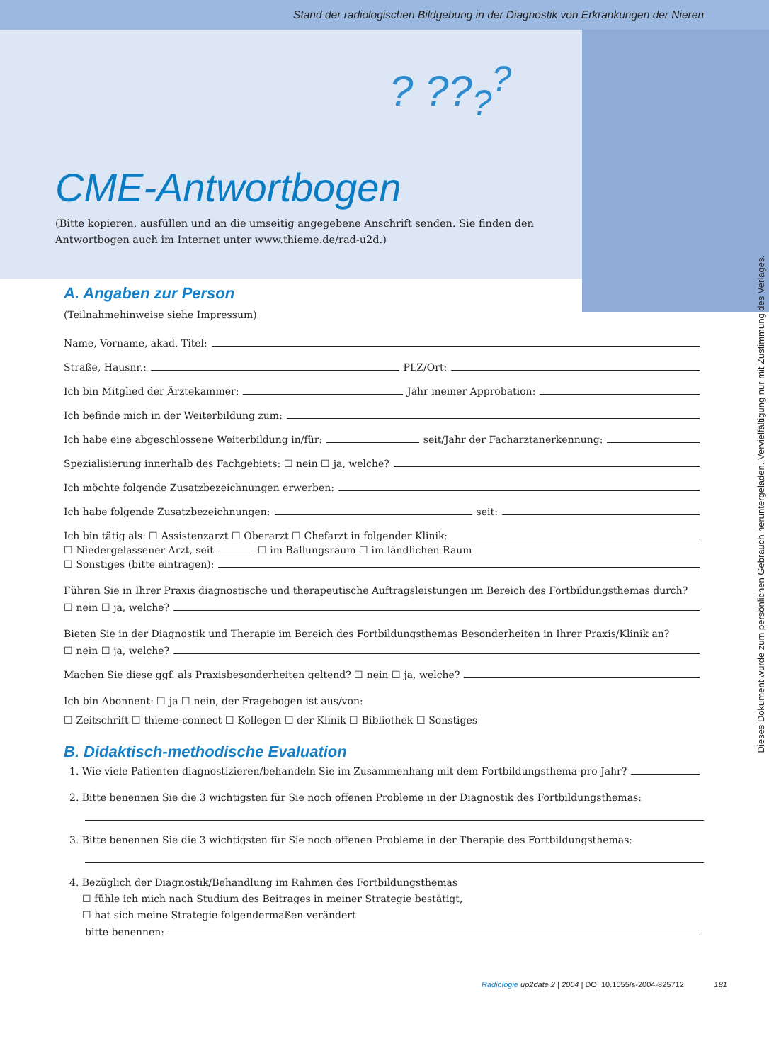Stand der radiologischen Bildgebung in der Diagnostik von Erkrankungen der Nieren
? ??<sub>?</sub><sup>?</sup>
CME-Antwortbogen
(Bitte kopieren, ausfüllen und an die umseitig angegebene Anschrift senden. Sie finden den Antwortbogen auch im Internet unter www.thieme.de/rad-u2d.)
A. Angaben zur Person
(Teilnahmehinweise siehe Impressum)
Name, Vorname, akad. Titel:
Straße, Hausnr.: PLZ/Ort:
Ich bin Mitglied der Ärztekammer: Jahr meiner Approbation:
Ich befinde mich in der Weiterbildung zum:
Ich habe eine abgeschlossene Weiterbildung in/für: seit/Jahr der Facharztanerkennung:
Spezialisierung innerhalb des Fachgebiets: ☐ nein ☐ ja, welche?
Ich möchte folgende Zusatzbezeichnungen erwerben:
Ich habe folgende Zusatzbezeichnungen: seit:
Ich bin tätig als: ☐ Assistenzarzt ☐ Oberarzt ☐ Chefarzt in folgender Klinik:
☐ Niedergelassener Arzt, seit ☐ im Ballungsraum ☐ im ländlichen Raum
☐ Sonstiges (bitte eintragen):
Führen Sie in Ihrer Praxis diagnostische und therapeutische Auftragsleistungen im Bereich des Fortbildungsthemas durch?
☐ nein ☐ ja, welche?
Bieten Sie in der Diagnostik und Therapie im Bereich des Fortbildungsthemas Besonderheiten in Ihrer Praxis/Klinik an?
☐ nein ☐ ja, welche?
Machen Sie diese ggf. als Praxisbesonderheiten geltend? ☐ nein ☐ ja, welche?
Ich bin Abonnent: ☐ ja ☐ nein, der Fragebogen ist aus/von:
☐ Zeitschrift ☐ thieme-connect ☐ Kollegen ☐ der Klinik ☐ Bibliothek ☐ Sonstiges
B. Didaktisch-methodische Evaluation
1. Wie viele Patienten diagnostizieren/behandeln Sie im Zusammenhang mit dem Fortbildungsthema pro Jahr?
2. Bitte benennen Sie die 3 wichtigsten für Sie noch offenen Probleme in der Diagnostik des Fortbildungsthemas:
3. Bitte benennen Sie die 3 wichtigsten für Sie noch offenen Probleme in der Therapie des Fortbildungsthemas:
4. Bezüglich der Diagnostik/Behandlung im Rahmen des Fortbildungsthemas
☐ fühle ich mich nach Studium des Beitrages in meiner Strategie bestätigt,
☐ hat sich meine Strategie folgendermaßen verändert
bitte benennen:
Radiologie up2date 2 | 2004 | DOI 10.1055/s-2004-825712 181
Dieses Dokument wurde zum persönlichen Gebrauch heruntergeladen. Vervielfältigung nur mit Zustimmung des Verlages.